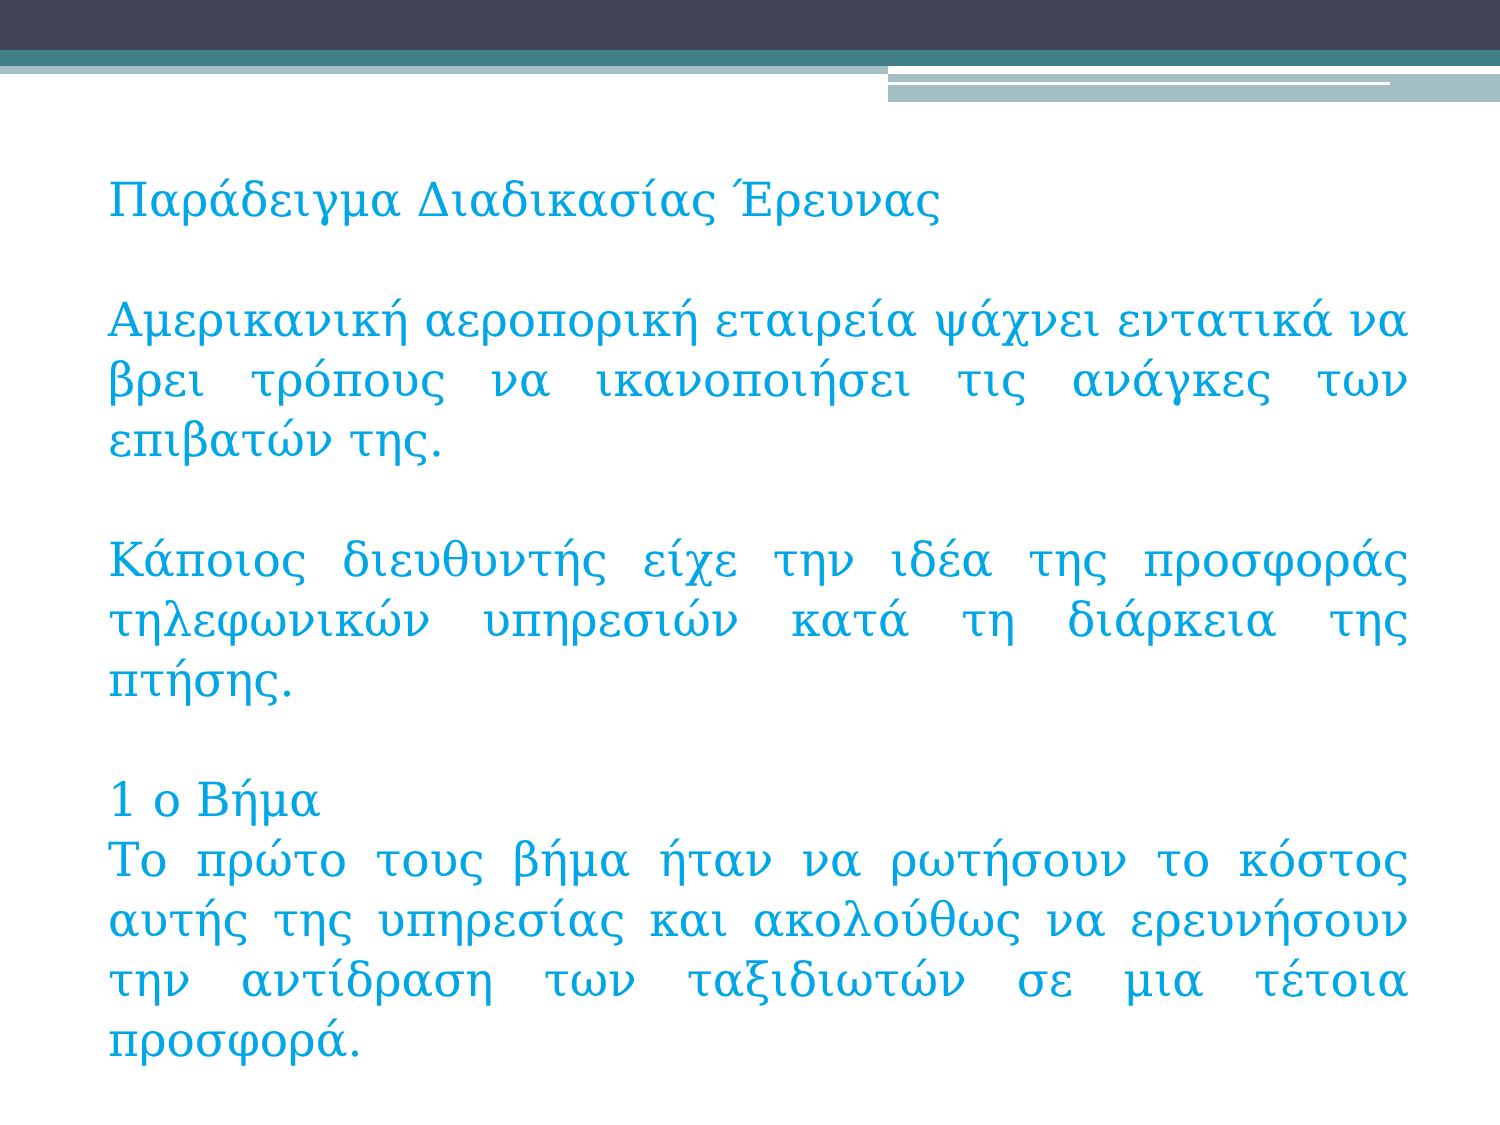Παράδειγμα Διαδικασίας Έρευνας
Αμερικανική αεροπορική εταιρεία ψάχνει εντατικά να βρει τρόπους να ικανοποιήσει τις ανάγκες των επιβατών της.
Κάποιος διευθυντής είχε την ιδέα της προσφοράς τηλεφωνικών υπηρεσιών κατά τη διάρκεια της πτήσης.
1 ο Βήμα
Το πρώτο τους βήμα ήταν να ρωτήσουν το κόστος αυτής της υπηρεσίας και ακολούθως να ερευνήσουν την αντίδραση των ταξιδιωτών σε μια τέτοια προσφορά.